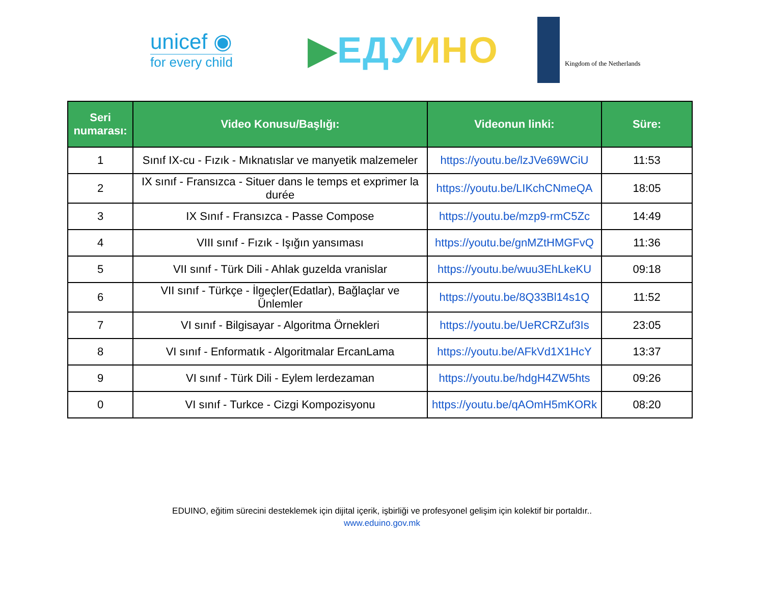unicef ◉
for every child
▶ЕДУ ИНО
Kingdom of the Netherlands
| Seri numarası: | Video Konusu/Başlığı: | Videonun linki: | Süre: |
| --- | --- | --- | --- |
| 1 | Sınıf IX-cu - Fızık - Mıknatıslar ve manyetik malzemeler | https://youtu.be/lzJVe69WCiU | 11:53 |
| 2 | IX sınıf - Fransızca - Situer dans le temps et exprimer la durée | https://youtu.be/LIKchCNmeQA | 18:05 |
| 3 | IX Sınıf - Fransızca - Passe Compose | https://youtu.be/mzp9-rmC5Zc | 14:49 |
| 4 | VIII sınıf - Fızık - Işığın yansıması | https://youtu.be/gnMZtHMGFvQ | 11:36 |
| 5 | VII sınıf - Türk Dili - Ahlak guzelda vranislar | https://youtu.be/wuu3EhLkeKU | 09:18 |
| 6 | VII sınıf - Türkçe - İlgeçler(Edatlar), Bağlaçlar ve Ünlemler | https://youtu.be/8Q33Bl14s1Q | 11:52 |
| 7 | VI sınıf - Bilgisayar - Algoritma Örnekleri | https://youtu.be/UeRCRZuf3Is | 23:05 |
| 8 | VI sınıf - Enformatık - Algoritmalar ErcanLama | https://youtu.be/AFkVd1X1HcY | 13:37 |
| 9 | VI sınıf - Türk Dili - Eylem lerdezaman | https://youtu.be/hdgH4ZW5hts | 09:26 |
| 0 | VI sınıf - Turkce - Cizgi Kompozisyonu | https://youtu.be/qAOmH5mKORk | 08:20 |
EDUINO, eğitim sürecini desteklemek için dijital içerik, işbirliği ve profesyonel gelişim için kolektif bir portaldır..
www.eduino.gov.mk